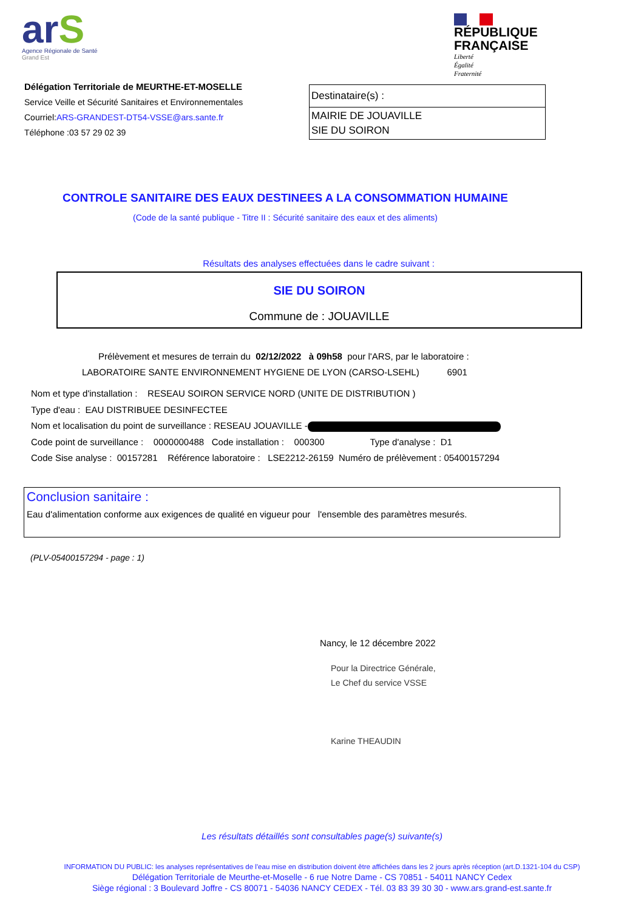arS
Agence Régionale de Santé
Grand Est
RÉPUBLIQUE
FRANÇAISE
Liberté
Égalité
Fraternité
Délégation Territoriale de MEURTHE-ET-MOSELLE
Service Veille et Sécurité Sanitaires et Environnementales
Courriel:ARS-GRANDEST-DT54-VSSE@ars.sante.fr
Téléphone :03 57 29 02 39
Destinataire(s) :
MAIRIE DE JOUAVILLE
SIE DU SOIRON
CONTROLE SANITAIRE DES EAUX DESTINEES A LA CONSOMMATION HUMAINE
(Code de la santé publique - Titre II : Sécurité sanitaire des eaux et des aliments)
Résultats des analyses effectuées dans le cadre suivant :
SIE DU SOIRON
Commune de : JOUAVILLE
Prélèvement et mesures de terrain du 02/12/2022 à 09h58 pour l'ARS, par le laboratoire :
LABORATOIRE SANTE ENVIRONNEMENT HYGIENE DE LYON (CARSO-LSEHL) 6901
Nom et type d'installation : RESEAU SOIRON SERVICE NORD (UNITE DE DISTRIBUTION )
Type d'eau : EAU DISTRIBUEE DESINFECTEE
Nom et localisation du point de surveillance : RESEAU JOUAVILLE -
Code point de surveillance : 0000000488 Code installation : 000300 Type d'analyse : D1
Code Sise analyse : 00157281 Référence laboratoire : LSE2212-26159 Numéro de prélèvement : 05400157294
Conclusion sanitaire :
Eau d'alimentation conforme aux exigences de qualité en vigueur pour l'ensemble des paramètres mesurés.
(PLV-05400157294 - page : 1)
Nancy, le 12 décembre 2022
Pour la Directrice Générale,
Le Chef du service VSSE
Karine THEAUDIN
Les résultats détaillés sont consultables page(s) suivante(s)
INFORMATION DU PUBLIC: les analyses représentatives de l'eau mise en distribution doivent être affichées dans les 2 jours après réception (art.D.1321-104 du CSP)
Délégation Territoriale de Meurthe-et-Moselle - 6 rue Notre Dame - CS 70851 - 54011 NANCY Cedex
Siège régional : 3 Boulevard Joffre - CS 80071 - 54036 NANCY CEDEX - Tél. 03 83 39 30 30 - www.ars.grand-est.sante.fr